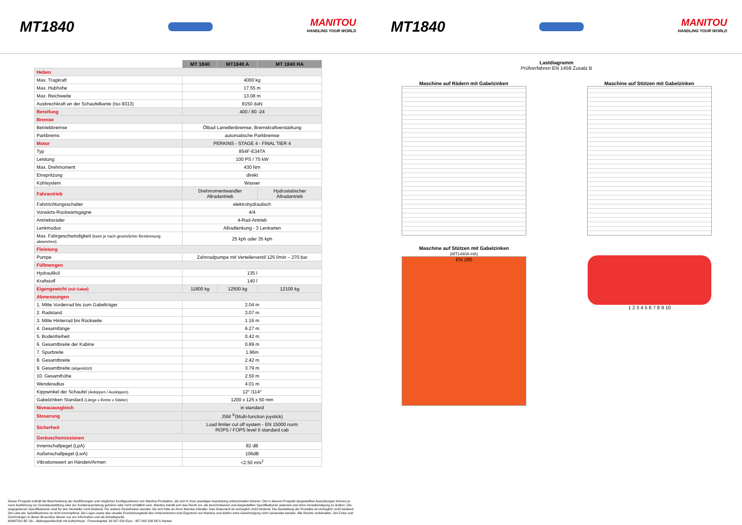MT1840 MANITOU
HANDLING YOUR WORLD
MT1840 MANITOU
HANDLING YOUR WORLD
| | MT 1840 | MT1840 A | MT 1840 HA |
| Heben | | | |
| Max. Tragkraft | 4000 kg | | |
| Max. Hubhöhe | 17.55 m | | |
| Max. Reichweite | 13.08 m | | |
| Ausbrechkraft an der Schaufelkante (Iso 8313) | 8150 daN | | |
| Bereifung | 400 / 80 -24 | | |
| Bremse | | | |
| Betriebbremse | Ölbad Lamellenbremse, Bremskraftverstärkung | | |
| Parkbrems | automatische Parkbremse | | |
| Motor | PERKINS - STAGE 4 - FINAL TIER 4 | | |
| Typ | 854F-E34TA | | |
| Leistung | 100 PS / 75 kW | | |
| Max. Drehmoment | 430 Nm | | |
| Einspritzung | direkt | | |
| Kühlsystem | Wasser | | |
| Fahrantrieb | Drehmomentwandler Allradantrieb | | Hydrostatischer Allradantrieb |
| Fahrtrichtungsschalter | elektrohydraulisch | | |
| Vorwärts-Rückwärtsgägne | 4/4 | | |
| Antriebsräder | 4-Rad-Antrieb | | |
| Lenkmodus | Allradlenkung - 3 Lenkarten | | |
| Max. Fahrgeschwindigkeit (kann je nach gesetzlicher Bestimmung abweichen) | 25 kph oder 35 kph | | |
| Fleistung | | | |
| Pumpe | Zahnradpumpe mit Verteilerventil 125 l/min – 270 bar | | |
| Füllmengen | | | |
| Hydrauliköl | 135 l | | |
| Kraftstoff | 140 l | | |
| Eigengewicht (mit Gabel) | 11800 kg | 12500 kg | 12100 kg |
| Abmessungen | | | |
| 1. Mitte Vorderrad bis zum Gabelträger | 2.04 m | | |
| 2. Radstand | 3.07 m | | |
| 3. Mitte Hinterrad bis Rückseite | 1.16 m | | |
| 4. Gesamtlänge | 6.27 m | | |
| 5. Bodenfreiheit | 0.42 m | | |
| 6. Gesamtbreite der Kabine | 0.89 m | | |
| 7. Spurbreite | 1.96m | | |
| 8. Gesamtbreite | 2.42 m | | |
| 9. Gesamtbreite (abgestützt) | 3.79 m | | |
| 10. Gesamthöhe | 2.50 m | | |
| Wenderadius | 4.01 m | | |
| Kippwinkel der Schaufel (Ankippen / Auskippen) | 12° /114° | | |
| Gabelzinken Standard (Länge x Breite x Stärke) | 1200 x 125 x 50 mm | | |
| Niveauausgleich | in standard | | |
| Steuerung | JSM <sup>®</sup>(Multi-function joystick) | | |
| Sicherheit | Load limiter cut off system - EN 15000 norm ROPS / FOPS level II standard cab | | |
| Geräuschemissionen | | | |
| Innenschallpegel (LpA) | 82 dB | | |
| Außenschallpegel (LwA) | 106dB | | |
| Vibrationswert an Händen/Armen | <2.50 m/s<sup>2</sup> | | |
Lastdiagramm
Prüfverfahren EN 1459 Zusatz B
Maschine auf Rädern mit Gabelzinken
Maschine auf Stützen mit Gabelzinken
Maschine auf Stützen mit Gabelzinken
(MT1440A-HA)
EN 280
1 2 3 4 5 6 7 8 9 10
Dieser Prospekt enthält die Beschreibung der Ausführungen und möglichen Konfigurationen von Manitou-Produkten, die sich in ihrer jeweiligen Ausrüstung unterscheiden können. Die in diesem Prospekt dargestellten Ausrüstungen können je nach Ausführung zur Grundausstattung oder zur Sonderausrüstung gehören oder nicht erhältlich sein. Manitou behält sich das Recht vor, die beschriebenen und dargestellten Spezifikationen jederzeit und ohne Vorankündigung zu ändern. Die angegebenen Spezifikationen sind für den Hersteller nicht bindend. Für weitere Einzelheiten wenden Sie sich bitte an Ihren Manitou-Händler. Das Dokument ist vertraglich nicht bindend. Die Darstellung der Produkte ist vertraglich nicht bindend. Die Liste der Spezifikationen ist nicht erschöpfend. Die Logos sowie das visuelle Erscheinungsbild des Unternehmens sind Eigentum von Manitou und dürfen ohne Genehmigung nicht verwendet werden. Alle Rechte vorbehalten. Die Fotos und Zeichnungen in dieser Broschüre dienen nur zur Information und als Anhaltspunkt.
MANITOU BF SA – Aktiengesellschaft mit Aufsichtsrat - Firmenkapital: 39 547 824 Euro - 857 802 508 RCS Nantes